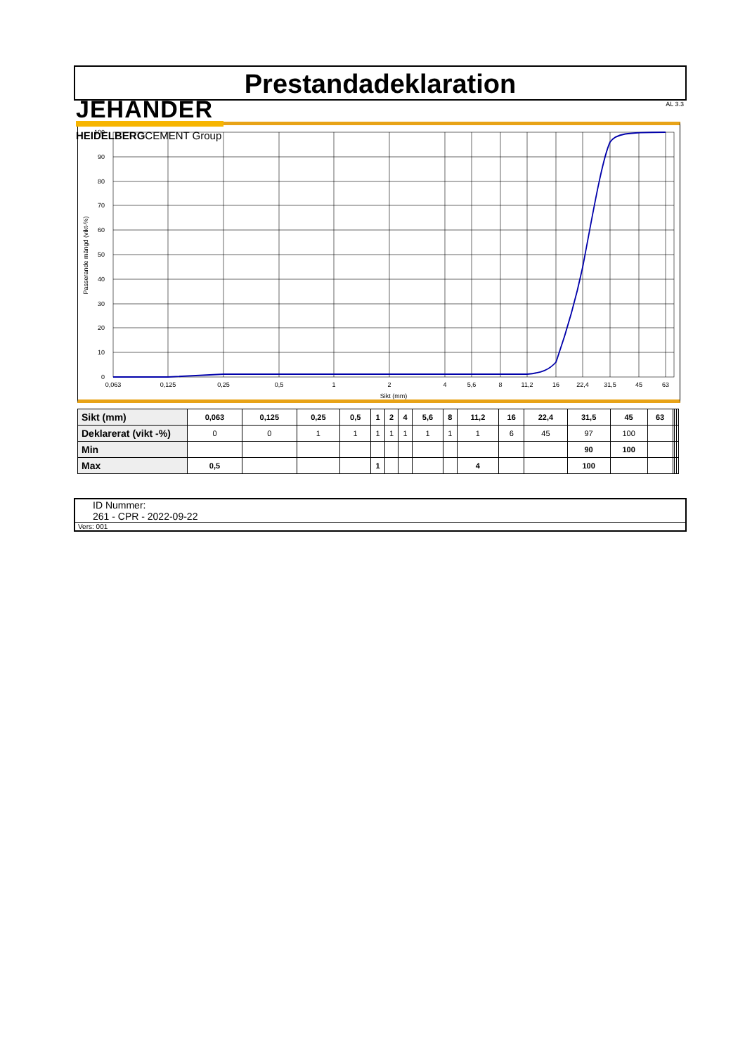JEHANDER
HEIDELBERGCEMENT Group
Prestandadeklaration
AL 3.3
100
90
80
70
60
50
40
30
20
10
0
0,063
0,125
0,25
0,5
1
2
4
5,6
8
11,2
16
22,4
31,5
45
63
Sikt (mm)
Passerande mängd (vikt-%)
| Sikt (mm) | 0,063 | 0,125 | 0,25 | 0,5 | 1 | 2 | 4 | 5,6 | 8 | 11,2 | 16 | 22,4 | 31,5 | 45 | 63 | | | |
| Deklarerat (vikt -%) | 0 | 0 | 1 | 1 | 1 | 1 | 1 | 1 | 1 | 1 | 6 | 45 | 97 | 100 | | | | |
| Min | | | | | | | | | | | | | 90 | 100 | | | | |
| Max | 0,5 | | | | 1 | | | | | 4 | | | 100 | | | | | |
ID Nummer:
261 - CPR - 2022-09-22
Vers: 001